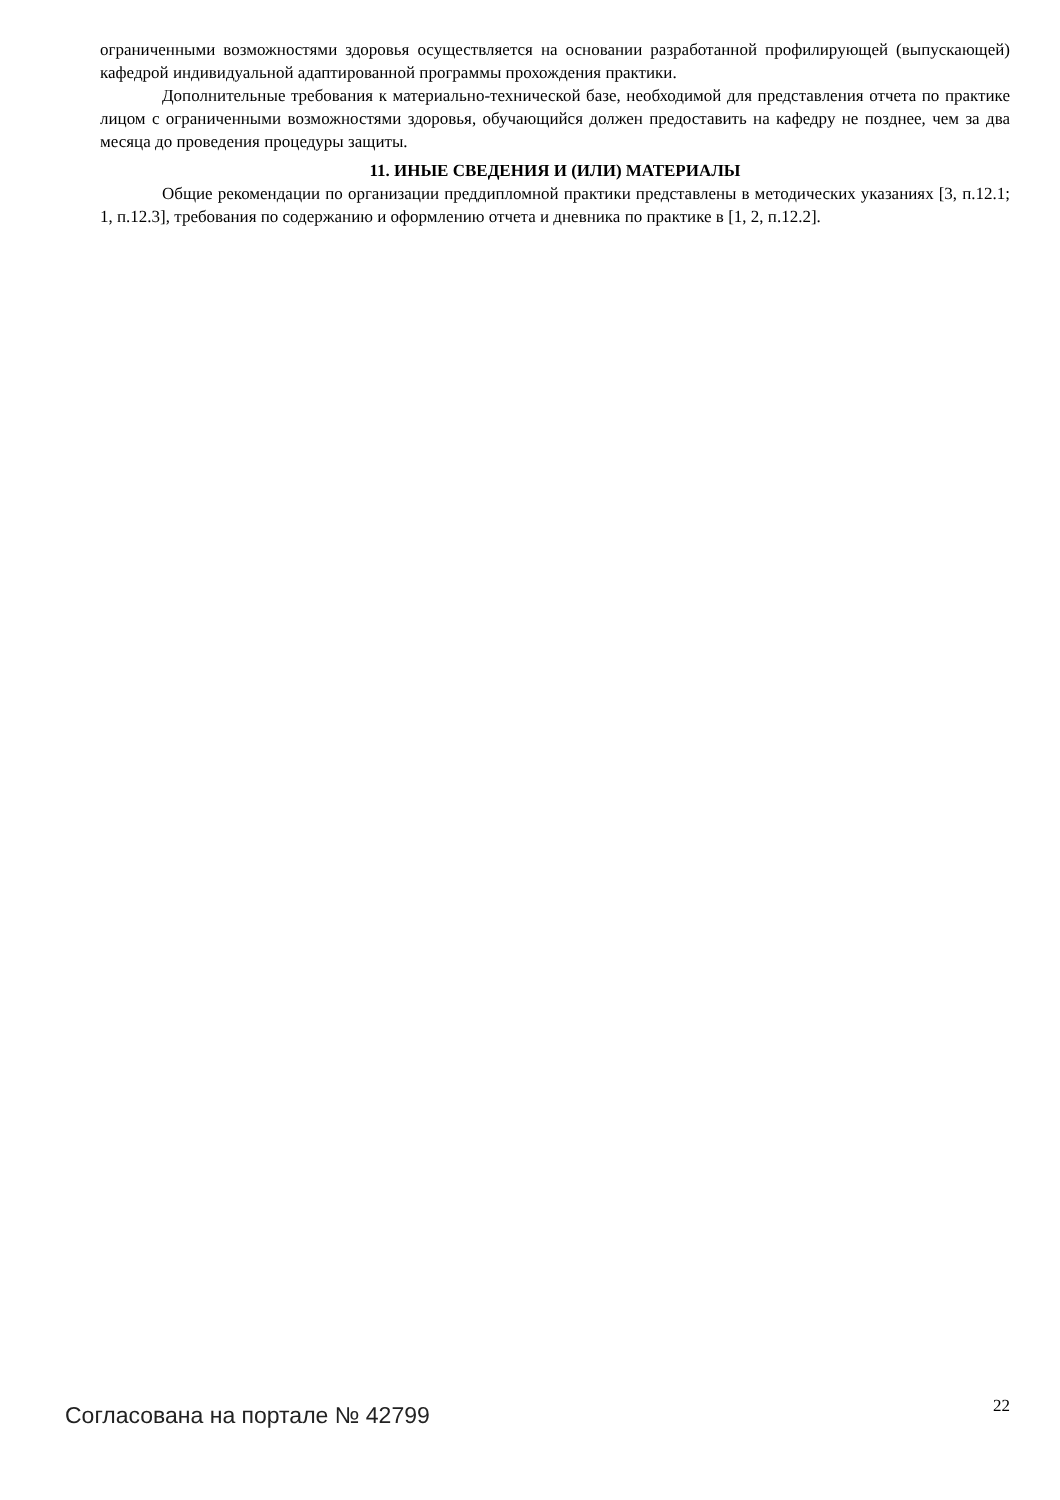ограниченными возможностями здоровья осуществляется на основании разработанной профилирующей (выпускающей) кафедрой индивидуальной адаптированной программы прохождения практики.
Дополнительные требования к материально-технической базе, необходимой для представления отчета по практике лицом с ограниченными возможностями здоровья, обучающийся должен предоставить на кафедру не позднее, чем за два месяца до проведения процедуры защиты.
11. ИНЫЕ СВЕДЕНИЯ И (ИЛИ) МАТЕРИАЛЫ
Общие рекомендации по организации преддипломной практики представлены в методических указаниях [3, п.12.1; 1, п.12.3], требования по содержанию и оформлению отчета и дневника по практике в [1, 2, п.12.2].
Согласована на портале № 42799 22